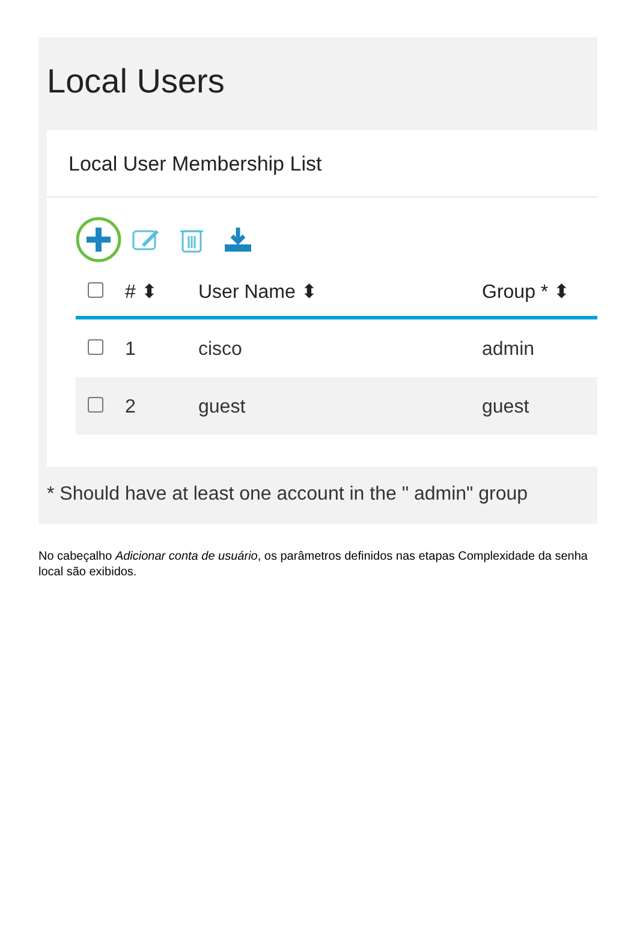Local Users
Local User Membership List
| | # ⬍ | User Name ⬍ | Group * ⬍ |
| --- | --- | --- | --- |
| | 1 | cisco | admin |
| | 2 | guest | guest |
* Should have at least one account in the " admin" group
No cabeçalho Adicionar conta de usuário, os parâmetros definidos nas etapas Complexidade da senha local são exibidos.